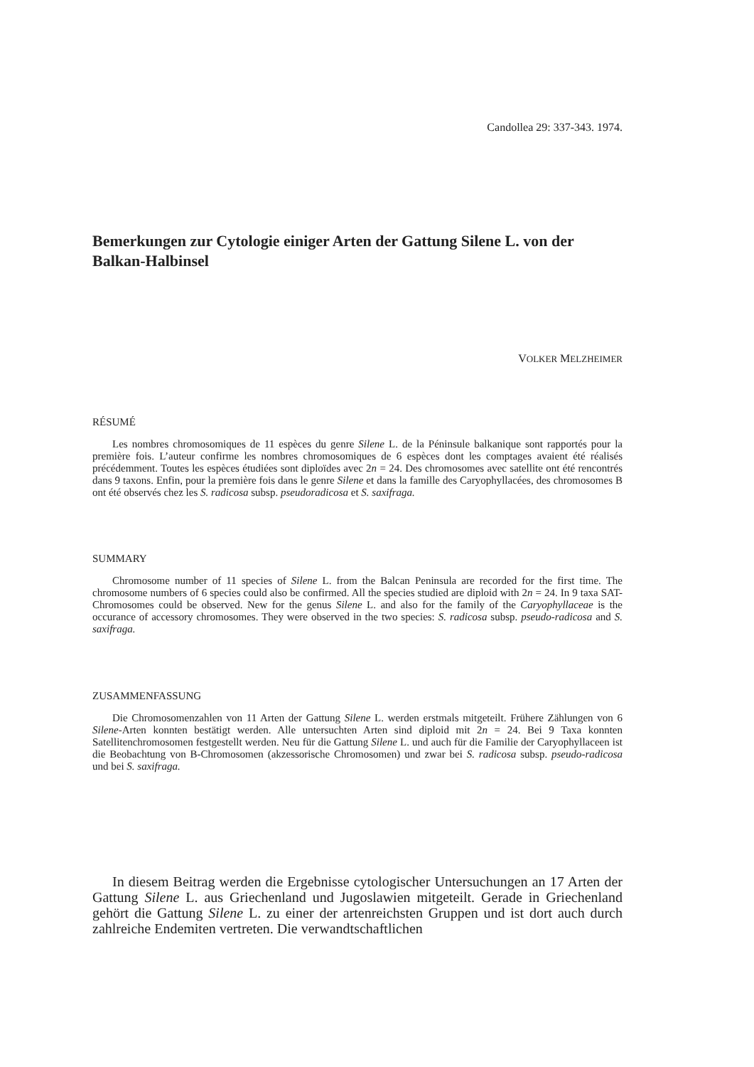Candollea 29: 337-343. 1974.
Bemerkungen zur Cytologie einiger Arten der Gattung Silene L. von der Balkan-Halbinsel
VOLKER MELZHEIMER
RÉSUMÉ
Les nombres chromosomiques de 11 espèces du genre Silene L. de la Péninsule balkanique sont rapportés pour la première fois. L’auteur confirme les nombres chromosomiques de 6 espèces dont les comptages avaient été réalisés précédemment. Toutes les espèces étudiées sont diploïdes avec 2n = 24. Des chromosomes avec satellite ont été rencontrés dans 9 taxons. Enfin, pour la première fois dans le genre Silene et dans la famille des Caryophyllacées, des chromosomes B ont été observés chez les S. radicosa subsp. pseudoradicosa et S. saxifraga.
SUMMARY
Chromosome number of 11 species of Silene L. from the Balcan Peninsula are recorded for the first time. The chromosome numbers of 6 species could also be confirmed. All the species studied are diploid with 2n = 24. In 9 taxa SAT-Chromosomes could be observed. New for the genus Silene L. and also for the family of the Caryophyllaceae is the occurance of accessory chromosomes. They were observed in the two species: S. radicosa subsp. pseudo-radicosa and S. saxifraga.
ZUSAMMENFASSUNG
Die Chromosomenzahlen von 11 Arten der Gattung Silene L. werden erstmals mitgeteilt. Frühere Zählungen von 6 Silene-Arten konnten bestätigt werden. Alle untersuchten Arten sind diploid mit 2n = 24. Bei 9 Taxa konnten Satellitenchromosomen festgestellt werden. Neu für die Gattung Silene L. und auch für die Familie der Caryophyllaceen ist die Beobachtung von B-Chromosomen (akzessorische Chromosomen) und zwar bei S. radicosa subsp. pseudo-radicosa und bei S. saxifraga.
In diesem Beitrag werden die Ergebnisse cytologischer Untersuchungen an 17 Arten der Gattung Silene L. aus Griechenland und Jugoslawien mitgeteilt. Gerade in Griechenland gehört die Gattung Silene L. zu einer der artenreichsten Gruppen und ist dort auch durch zahlreiche Endemiten vertreten. Die verwandtschaftlichen